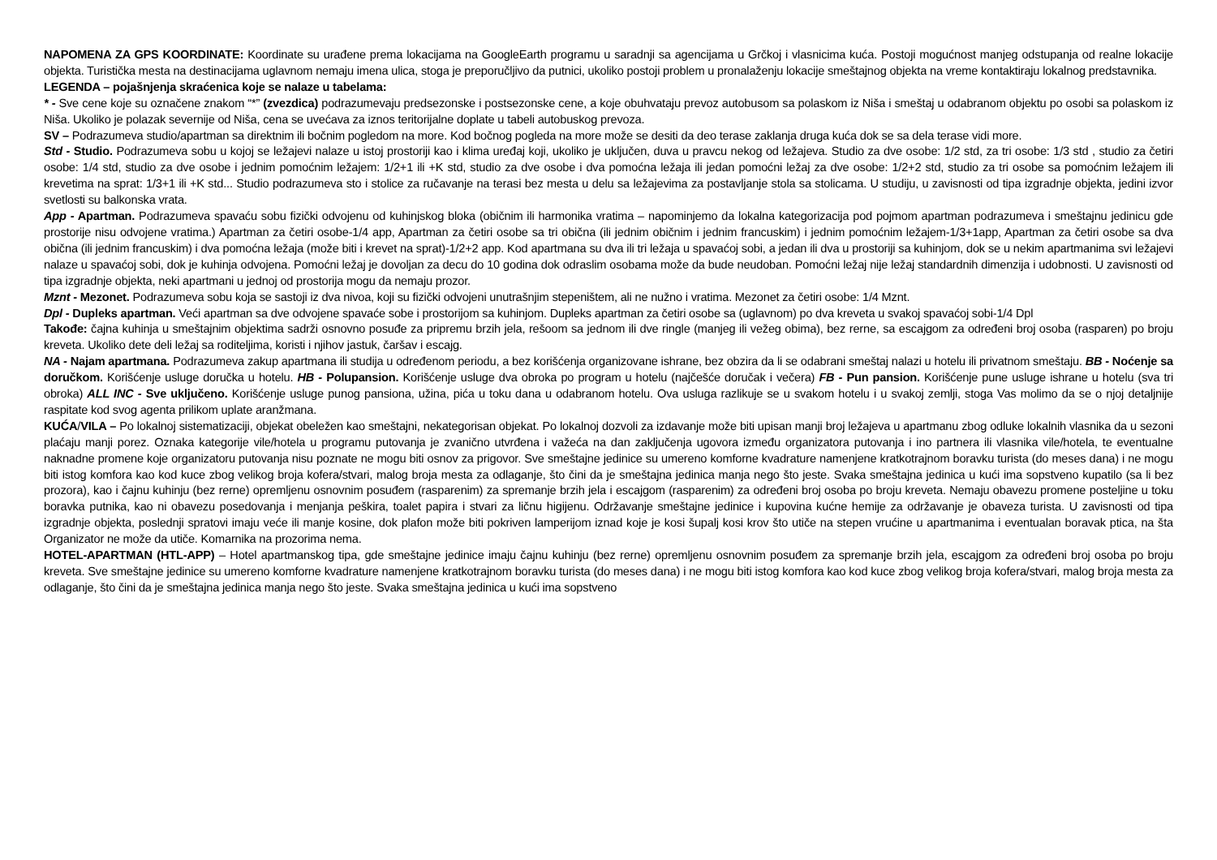NAPOMENA ZA GPS KOORDINATE: Koordinate su urađene prema lokacijama na GoogleEarth programu u saradnji sa agencijama u Grčkoj i vlasnicima kuća. Postoji mogućnost manjeg odstupanja od realne lokacije objekta. Turistička mesta na destinacijama uglavnom nemaju imena ulica, stoga je preporučljivo da putnici, ukoliko postoji problem u pronalaženju lokacije smeštajnog objekta na vreme kontaktiraju lokalnog predstavnika.
LEGENDA – pojašnjenja skraćenica koje se nalaze u tabelama:
* - Sve cene koje su označene znakom “*” (zvezdica) podrazumevaju predsezonske i postsezonske cene, a koje obuhvataju prevoz autobusom sa polaskom iz Niša i smeštaj u odabranom objektu po osobi sa polaskom iz Niša. Ukoliko je polazak severnije od Niša, cena se uvećava za iznos teritorijalne doplate u tabeli autobuskog prevoza.
SV – Podrazumeva studio/apartman sa direktnim ili bočnim pogledom na more. Kod bočnog pogleda na more može se desiti da deo terase zaklanja druga kuća dok se sa dela terase vidi more.
Std - Studio. Podrazumeva sobu u kojoj se ležajevi nalaze u istoj prostoriji kao i klima uređaj koji, ukoliko je uključen, duva u pravcu nekog od ležajeva. Studio za dve osobe: 1/2 std, za tri osobe: 1/3 std , studio za četiri osobe: 1/4 std, studio za dve osobe i jednim pomoćnim ležajem: 1/2+1 ili +K std, studio za dve osobe i dva pomoćna ležaja ili jedan pomoćni ležaj za dve osobe: 1/2+2 std, studio za tri osobe sa pomoćnim ležajem ili krevetima na sprat: 1/3+1 ili +K std... Studio podrazumeva sto i stolice za ručavanje na terasi bez mesta u delu sa ležajevima za postavljanje stola sa stolicama. U studiju, u zavisnosti od tipa izgradnje objekta, jedini izvor svetlosti su balkonska vrata.
App - Apartman. Podrazumeva spavaću sobu fizički odvojenu od kuhinjskog bloka (običnim ili harmonika vratima – napominjemo da lokalna kategorizacija pod pojmom apartman podrazumeva i smeštajnu jedinicu gde prostorije nisu odvojene vratima.) Apartman za četiri osobe-1/4 app, Apartman za četiri osobe sa tri obična (ili jednim običnim i jednim francuskim) i jednim pomoćnim ležajem-1/3+1app, Apartman za četiri osobe sa dva obična (ili jednim francuskim) i dva pomoćna ležaja (može biti i krevet na sprat)-1/2+2 app. Kod apartmana su dva ili tri ležaja u spavaćoj sobi, a jedan ili dva u prostoriji sa kuhinjom, dok se u nekim apartmanima svi ležajevi nalaze u spavaćoj sobi, dok je kuhinja odvojena. Pomoćni ležaj je dovoljan za decu do 10 godina dok odraslim osobama može da bude neudoban. Pomoćni ležaj nije ležaj standardnih dimenzija i udobnosti. U zavisnosti od tipa izgradnje objekta, neki apartmani u jednoj od prostorija mogu da nemaju prozor.
Mznt - Mezonet. Podrazumeva sobu koja se sastoji iz dva nivoa, koji su fizički odvojeni unutrašnjim stepeništem, ali ne nužno i vratima. Mezonet za četiri osobe: 1/4 Mznt.
Dpl - Dupleks apartman. Veći apartman sa dve odvojene spavaće sobe i prostorijom sa kuhinjom. Dupleks apartman za četiri osobe sa (uglavnom) po dva kreveta u svakoj spavaćoj sobi-1/4 Dpl
Takođe: čajna kuhinja u smeštajnim objektima sadrži osnovno posuđe za pripremu brzih jela, rešoom sa jednom ili dve ringle (manjeg ili vežeg obima), bez rerne, sa escajgom za određeni broj osoba (rasparen) po broju kreveta. Ukoliko dete deli ležaj sa roditeljima, koristi i njihov jastuk, čaršav i escajg.
NA - Najam apartmana. Podrazumeva zakup apartmana ili studija u određenom periodu, a bez korišćenja organizovane ishrane, bez obzira da li se odabrani smeštaj nalazi u hotelu ili privatnom smeštaju. BB - Noćenje sa doručkom. Korišćenje usluge doručka u hotelu. HB - Polupansion. Korišćenje usluge dva obroka po program u hotelu (najčešće doručak i večera) FB - Pun pansion. Korišćenje pune usluge ishrane u hotelu (sva tri obroka) ALL INC - Sve uključeno. Korišćenje usluge punog pansiona, užina, pića u toku dana u odabranom hotelu. Ova usluga razlikuje se u svakom hotelu i u svakoj zemlji, stoga Vas molimo da se o njoj detaljnije raspitate kod svog agenta prilikom uplate aranžmana.
KUĆA/VILA – Po lokalnoj sistematizaciji, objekat obeležen kao smeštajni, nekategorisan objekat. Po lokalnoj dozvoli za izdavanje može biti upisan manji broj ležajeva u apartmanu zbog odluke lokalnih vlasnika da u sezoni plaćaju manji porez. Oznaka kategorije vile/hotela u programu putovanja je zvanično utvrđena i važeća na dan zaključenja ugovora između organizatora putovanja i ino partnera ili vlasnika vile/hotela, te eventualne naknadne promene koje organizatoru putovanja nisu poznate ne mogu biti osnov za prigovor. Sve smeštajne jedinice su umereno komforne kvadrature namenjene kratkotrajnom boravku turista (do meses dana) i ne mogu biti istog komfora kao kod kuce zbog velikog broja kofera/stvari, malog broja mesta za odlaganje, što čini da je smeštajna jedinica manja nego što jeste. Svaka smeštajna jedinica u kući ima sopstveno kupatilo (sa li bez prozora), kao i čajnu kuhinju (bez rerne) opremljenu osnovnim posuđem (rasparenim) za spremanje brzih jela i escajgom (rasparenim) za određeni broj osoba po broju kreveta. Nemaju obavezu promene posteljine u toku boravka putnika, kao ni obavezu posedovanja i menjanja peškira, toalet papira i stvari za ličnu higijenu. Održavanje smeštajne jedinice i kupovina kućne hemije za održavanje je obaveza turista. U zavisnosti od tipa izgradnje objekta, poslednji spratovi imaju veće ili manje kosine, dok plafon može biti pokriven lamperijom iznad koje je kosi šupalj kosi krov što utiče na stepen vrućine u apartmanima i eventualan boravak ptica, na šta Organizator ne može da utiče. Komarnika na prozorima nema.
HOTEL-APARTMAN (HTL-APP) – Hotel apartmanskog tipa, gde smeštajne jedinice imaju čajnu kuhinju (bez rerne) opremljenu osnovnim posuđem za spremanje brzih jela, escajgom za određeni broj osoba po broju kreveta. Sve smeštajne jedinice su umereno komforne kvadrature namenjene kratkotrajnom boravku turista (do meses dana) i ne mogu biti istog komfora kao kod kuce zbog velikog broja kofera/stvari, malog broja mesta za odlaganje, što čini da je smeštajna jedinica manja nego što jeste. Svaka smeštajna jedinica u kući ima sopstveno